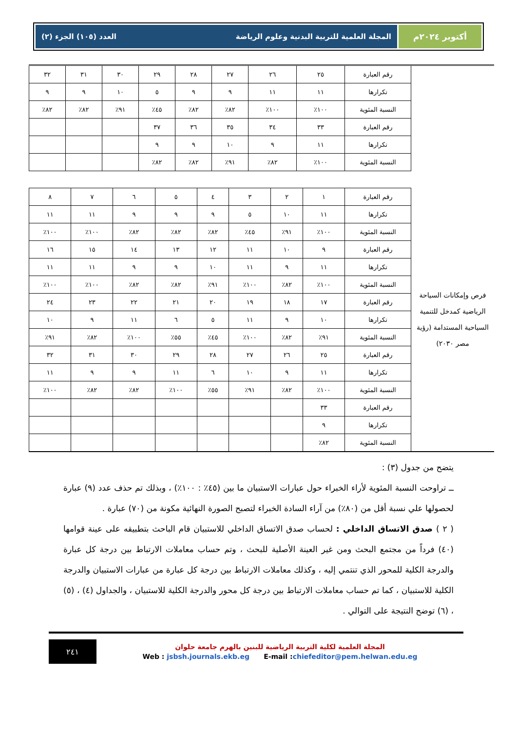أكتوبر ٢٠٢٤م المجلة العلمية للتربية البدنية وعلوم الرياضة العدد (١٠٥) الجزء (٢)
| | رقم العبارة | ٢٥ | ٢٦ | ٢٧ | ٢٨ | ٢٩ | ٣٠ | ٣١ | ٣٢ |
| | تكرارها | ١١ | ١١ | ٩ | ٩ | ٥ | ١٠ | ٩ | ٩ |
| | النسبة المئوية | ١٠٠٪ | ١٠٠٪ | ٨٢٪ | ٨٢٪ | ٤٥٪ | ٩١٪ | ٨٢٪ | ٨٢٪ |
| | رقم العبارة | ٣٣ | ٣٤ | ٣٥ | ٣٦ | ٣٧ | | | |
| | تكرارها | ١١ | ٩ | ١٠ | ٩ | ٩ | | | |
| | النسبة المئوية | ١٠٠٪ | ٨٢٪ | ٩١٪ | ٨٢٪ | ٨٢٪ | | | |
| فرص وإمكانات السياحة الرياضية كمدخل للتنمية السياحية المستدامة (رؤية مصر ٢٠٣٠) | رقم العبارة | ١ | ٢ | ٣ | ٤ | ٥ | ٦ | ٧ | ٨ |
| | تكرارها | ١١ | ١٠ | ٥ | ٩ | ٩ | ٩ | ١١ | ١١ |
| | النسبة المئوية | ١٠٠٪ | ٩١٪ | ٤٥٪ | ٨٢٪ | ٨٢٪ | ٨٢٪ | ١٠٠٪ | ١٠٠٪ |
| | رقم العبارة | ٩ | ١٠ | ١١ | ١٢ | ١٣ | ١٤ | ١٥ | ١٦ |
| | تكرارها | ١١ | ٩ | ١١ | ١٠ | ٩ | ٩ | ١١ | ١١ |
| | النسبة المئوية | ١٠٠٪ | ٨٢٪ | ١٠٠٪ | ٩١٪ | ٨٢٪ | ٨٢٪ | ١٠٠٪ | ١٠٠٪ |
| | رقم العبارة | ١٧ | ١٨ | ١٩ | ٢٠ | ٢١ | ٢٢ | ٢٣ | ٢٤ |
| | تكرارها | ١٠ | ٩ | ١١ | ٥ | ٦ | ١١ | ٩ | ١٠ |
| | النسبة المئوية | ٩١٪ | ٨٢٪ | ١٠٠٪ | ٤٥٪ | ٥٥٪ | ١٠٠٪ | ٨٢٪ | ٩١٪ |
| | رقم العبارة | ٢٥ | ٢٦ | ٢٧ | ٢٨ | ٢٩ | ٣٠ | ٣١ | ٣٢ |
| | تكرارها | ١١ | ٩ | ١٠ | ٦ | ١١ | ٩ | ٩ | ١١ |
| | النسبة المئوية | ١٠٠٪ | ٨٢٪ | ٩١٪ | ٥٥٪ | ١٠٠٪ | ٨٢٪ | ٨٢٪ | ١٠٠٪ |
| | رقم العبارة | ٣٣ | | | | | | | |
| | تكرارها | ٩ | | | | | | | |
| | النسبة المئوية | ٨٢٪ | | | | | | | |
يتضح من جدول (٣) :
ــ تراوحت النسبة المئوية لأراء الخبراء حول عبارات الاستبيان ما بين (٤٥٪ : ١٠٠٪) ، وبذلك تم حذف عدد (٩) عبارة لحصولها علي نسبة أقل من (٨٠٪) من آراء السادة الخبراء لتصبح الصورة النهائية مكونة من (٧٠) عبارة .
( ٢ ) صدق الاتساق الداخلي : لحساب صدق الاتساق الداخلي للاستبيان قام الباحث بتطبيقه على عينة قوامها (٤٠) فرداً من مجتمع البحث ومن غير العينة الأصلية للبحث ، وتم حساب معاملات الارتباط بين درجة كل عبارة والدرجة الكلية للمحور الذي تنتمي إليه ، وكذلك معاملات الارتباط بين درجة كل عبارة من عبارات الاستبيان والدرجة الكلية للاستبيان ، كما تم حساب معاملات الارتباط بين درجة كل محور والدرجة الكلية للاستبيان ، والجداول (٤) ، (٥) ، (٦) توضح النتيجة على التوالي .
المجلة العلمية لكلية التربية الرياضية للبنين بالهرم جامعة حلوان
Web : jsbsh.journals.ekb.eg E-mail :chiefeditor@pem.helwan.edu.eg
٢٤١